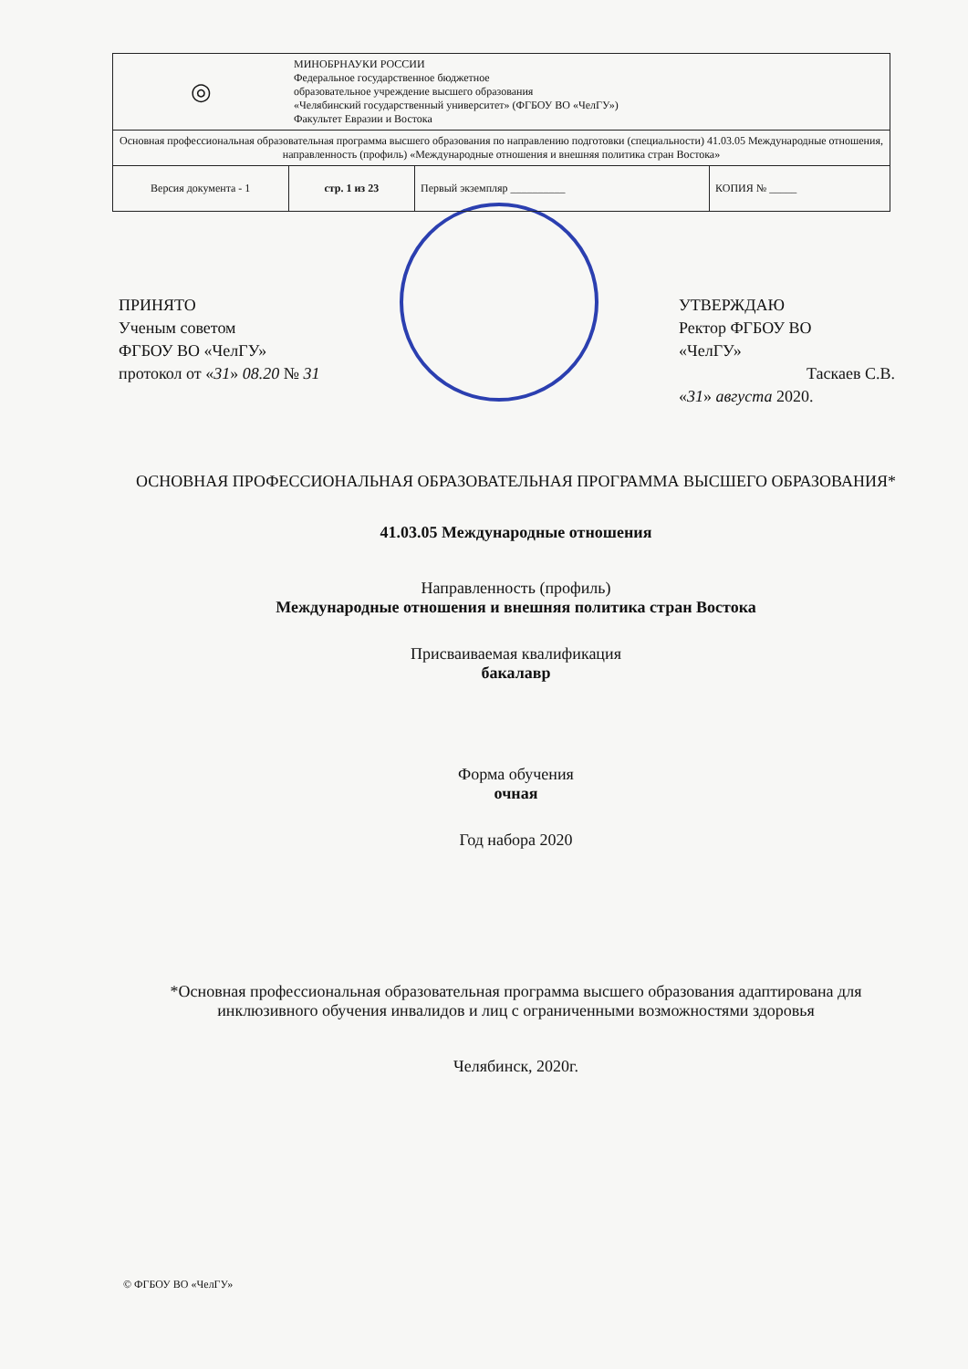| ◎ | МИНОБРНАУКИ РОССИИ Федеральное государственное бюджетное образовательное учреждение высшего образования «Челябинский государственный университет» (ФГБОУ ВО «ЧелГУ») Факультет Евразии и Востока | | |
| Основная профессиональная образовательная программа высшего образования по направлению подготовки (специальности) 41.03.05 Международные отношения, направленность (профиль) «Международные отношения и внешняя политика стран Востока» | | | |
| Версия документа - 1 | стр. 1 из 23 | Первый экземпляр __________ | КОПИЯ № _____ |
ПРИНЯТО
Ученым советом
ФГБОУ ВО «ЧелГУ»
протокол от «31» 08.20 № 31
УТВЕРЖДАЮ
Ректор ФГБОУ ВО
«ЧелГУ»
Таскаев С.В.
«31» августа 2020.
ОСНОВНАЯ ПРОФЕССИОНАЛЬНАЯ ОБРАЗОВАТЕЛЬНАЯ ПРОГРАММА ВЫСШЕГО ОБРАЗОВАНИЯ*
41.03.05 Международные отношения
Направленность (профиль)
Международные отношения и внешняя политика стран Востока
Присваиваемая квалификация
бакалавр
Форма обучения
очная
Год набора 2020
*Основная профессиональная образовательная программа высшего образования адаптирована для инклюзивного обучения инвалидов и лиц с ограниченными возможностями здоровья
Челябинск, 2020г.
© ФГБОУ ВО «ЧелГУ»